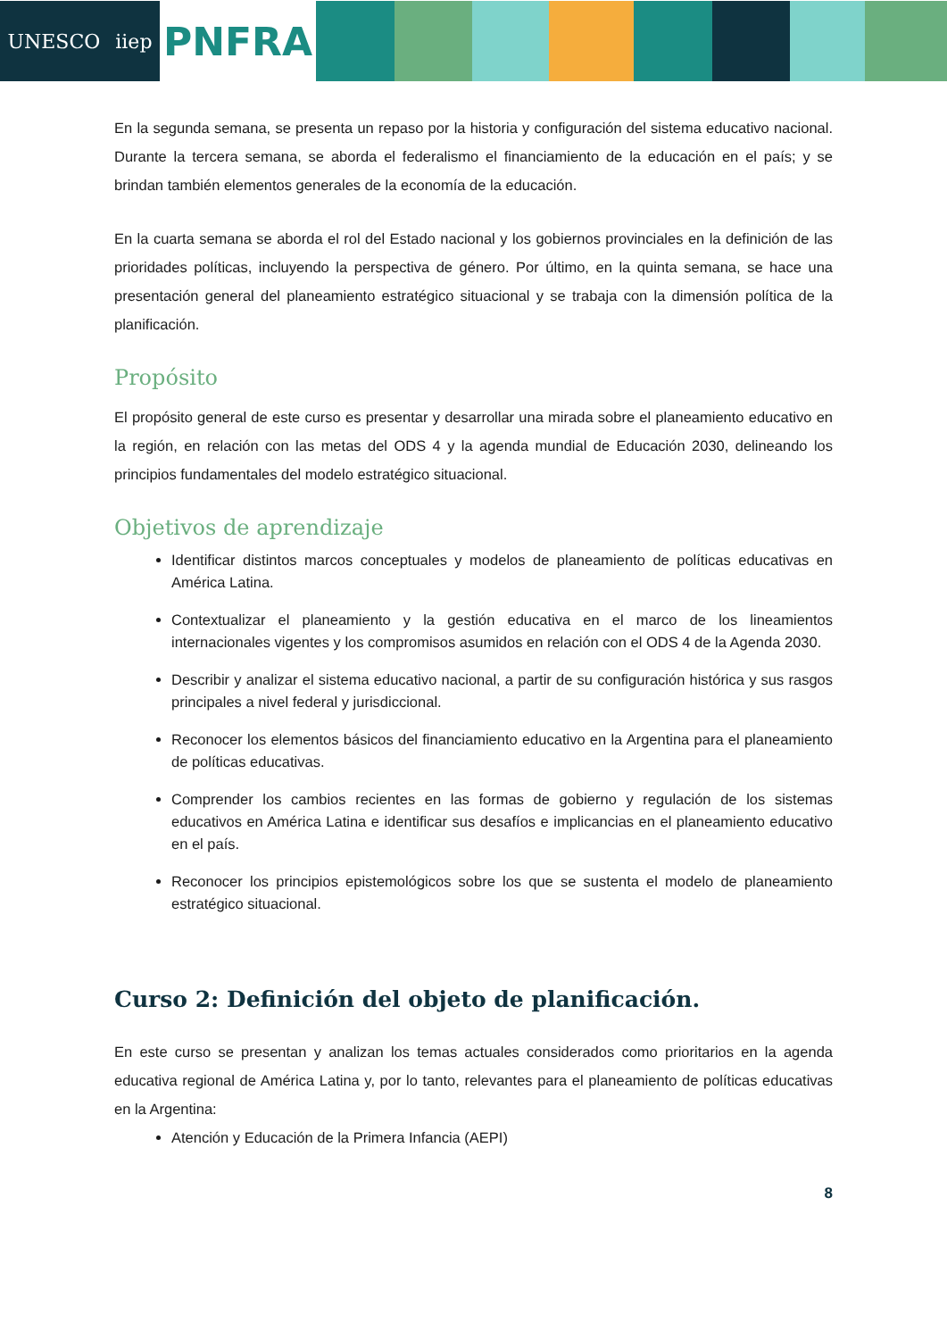UNESCO iiep
PNFRA
En la segunda semana, se presenta un repaso por la historia y configuración del sistema educativo nacional. Durante la tercera semana, se aborda el federalismo el financiamiento de la educación en el país; y se brindan también elementos generales de la economía de la educación.
En la cuarta semana se aborda el rol del Estado nacional y los gobiernos provinciales en la definición de las prioridades políticas, incluyendo la perspectiva de género. Por último, en la quinta semana, se hace una presentación general del planeamiento estratégico situacional y se trabaja con la dimensión política de la planificación.
Propósito
El propósito general de este curso es presentar y desarrollar una mirada sobre el planeamiento educativo en la región, en relación con las metas del ODS 4 y la agenda mundial de Educación 2030, delineando los principios fundamentales del modelo estratégico situacional.
Objetivos de aprendizaje
Identificar distintos marcos conceptuales y modelos de planeamiento de políticas educativas en América Latina.
Contextualizar el planeamiento y la gestión educativa en el marco de los lineamientos internacionales vigentes y los compromisos asumidos en relación con el ODS 4 de la Agenda 2030.
Describir y analizar el sistema educativo nacional, a partir de su configuración histórica y sus rasgos principales a nivel federal y jurisdiccional.
Reconocer los elementos básicos del financiamiento educativo en la Argentina para el planeamiento de políticas educativas.
Comprender los cambios recientes en las formas de gobierno y regulación de los sistemas educativos en América Latina e identificar sus desafíos e implicancias en el planeamiento educativo en el país.
Reconocer los principios epistemológicos sobre los que se sustenta el modelo de planeamiento estratégico situacional.
Curso 2: Definición del objeto de planificación.
En este curso se presentan y analizan los temas actuales considerados como prioritarios en la agenda educativa regional de América Latina y, por lo tanto, relevantes para el planeamiento de políticas educativas en la Argentina:
Atención y Educación de la Primera Infancia (AEPI)
8